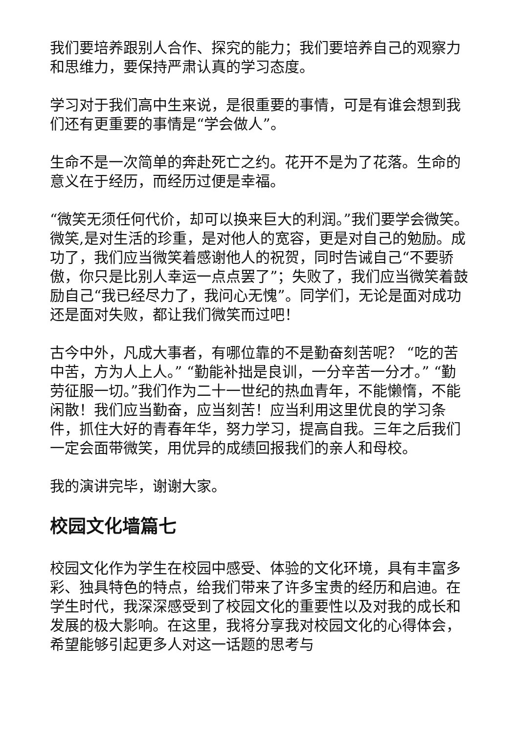我们要培养跟别人合作、探究的能力；我们要培养自己的观察力和思维力，要保持严肃认真的学习态度。
学习对于我们高中生来说，是很重要的事情，可是有谁会想到我们还有更重要的事情是“学会做人”。
生命不是一次简单的奔赴死亡之约。花开不是为了花落。生命的意义在于经历，而经历过便是幸福。
“微笑无须任何代价，却可以换来巨大的利润。”我们要学会微笑。微笑,是对生活的珍重，是对他人的宽容，更是对自己的勉励。成功了，我们应当微笑着感谢他人的祝贺，同时告诫自己“不要骄傲，你只是比别人幸运一点点罢了”；失败了，我们应当微笑着鼓励自己“我已经尽力了，我问心无愧”。同学们，无论是面对成功还是面对失败，都让我们微笑而过吧！
古今中外，凡成大事者，有哪位靠的不是勤奋刻苦呢？ “吃的苦中苦，方为人上人。” “勤能补拙是良训，一分辛苦一分才。” “勤劳征服一切。”我们作为二十一世纪的热血青年，不能懒惰，不能闲散！我们应当勤奋，应当刻苦！应当利用这里优良的学习条件，抓住大好的青春年华，努力学习，提高自我。三年之后我们一定会面带微笑，用优异的成绩回报我们的亲人和母校。
我的演讲完毕，谢谢大家。
校园文化墙篇七
校园文化作为学生在校园中感受、体验的文化环境，具有丰富多彩、独具特色的特点，给我们带来了许多宝贵的经历和启迪。在学生时代，我深深感受到了校园文化的重要性以及对我的成长和发展的极大影响。在这里，我将分享我对校园文化的心得体会，希望能够引起更多人对这一话题的思考与